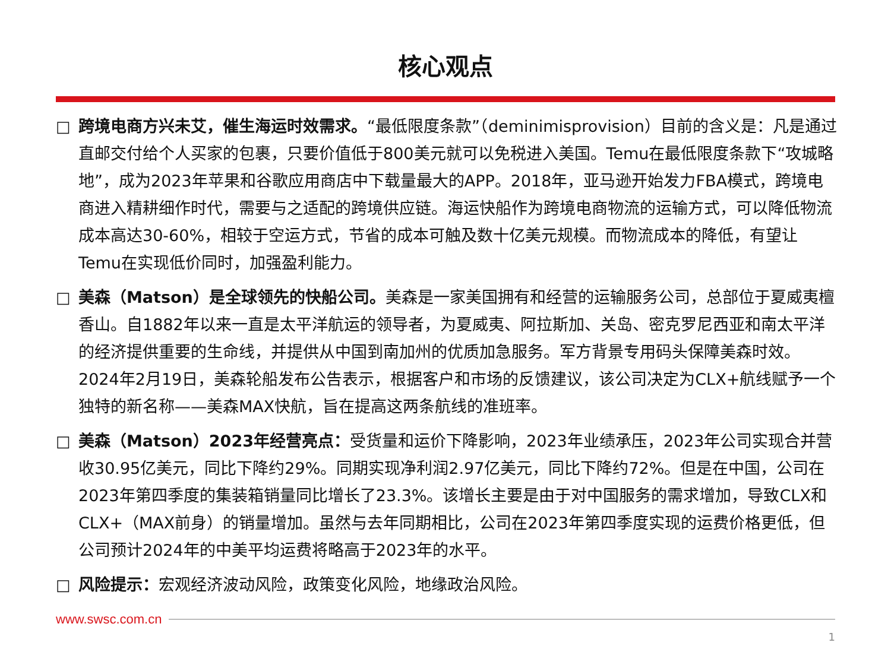核心观点
□ 跨境电商方兴未艾，催生海运时效需求。“最低限度条款”（deminimisprovision）目前的含义是：凡是通过直邮交付给个人买家的包裹，只要价值低于800美元就可以免税进入美国。Temu在最低限度条款下“攻城略地”，成为2023年苹果和谷歌应用商店中下载量最大的APP。2018年，亚马逊开始发力FBA模式，跨境电商进入精耕细作时代，需要与之适配的跨境供应链。海运快船作为跨境电商物流的运输方式，可以降低物流成本高达30-60%，相较于空运方式，节省的成本可触及数十亿美元规模。而物流成本的降低，有望让Temu在实现低价同时，加强盈利能力。
□ 美森（Matson）是全球领先的快船公司。美森是一家美国拥有和经营的运输服务公司，总部位于夏威夷檀香山。自1882年以来一直是太平洋航运的领导者，为夏威夷、阿拉斯加、关岛、密克罗尼西亚和南太平洋的经济提供重要的生命线，并提供从中国到南加州的优质加急服务。军方背景专用码头保障美森时效。2024年2月19日，美森轮船发布公告表示，根据客户和市场的反馈建议，该公司决定为CLX+航线赋予一个独特的新名称——美森MAX快航，旨在提高这两条航线的准班率。
□ 美森（Matson）2023年经营亮点：受货量和运价下降影响，2023年业绩承压，2023年公司实现合并营收30.95亿美元，同比下降约29%。同期实现净利润2.97亿美元，同比下降约72%。但是在中国，公司在2023年第四季度的集装箱销量同比增长了23.3%。该增长主要是由于对中国服务的需求增加，导致CLX和CLX+（MAX前身）的销量增加。虽然与去年同期相比，公司在2023年第四季度实现的运费价格更低，但公司预计2024年的中美平均运费将略高于2023年的水平。
□ 风险提示：宏观经济波动风险，政策变化风险，地缘政治风险。
www.swsc.com.cn
1